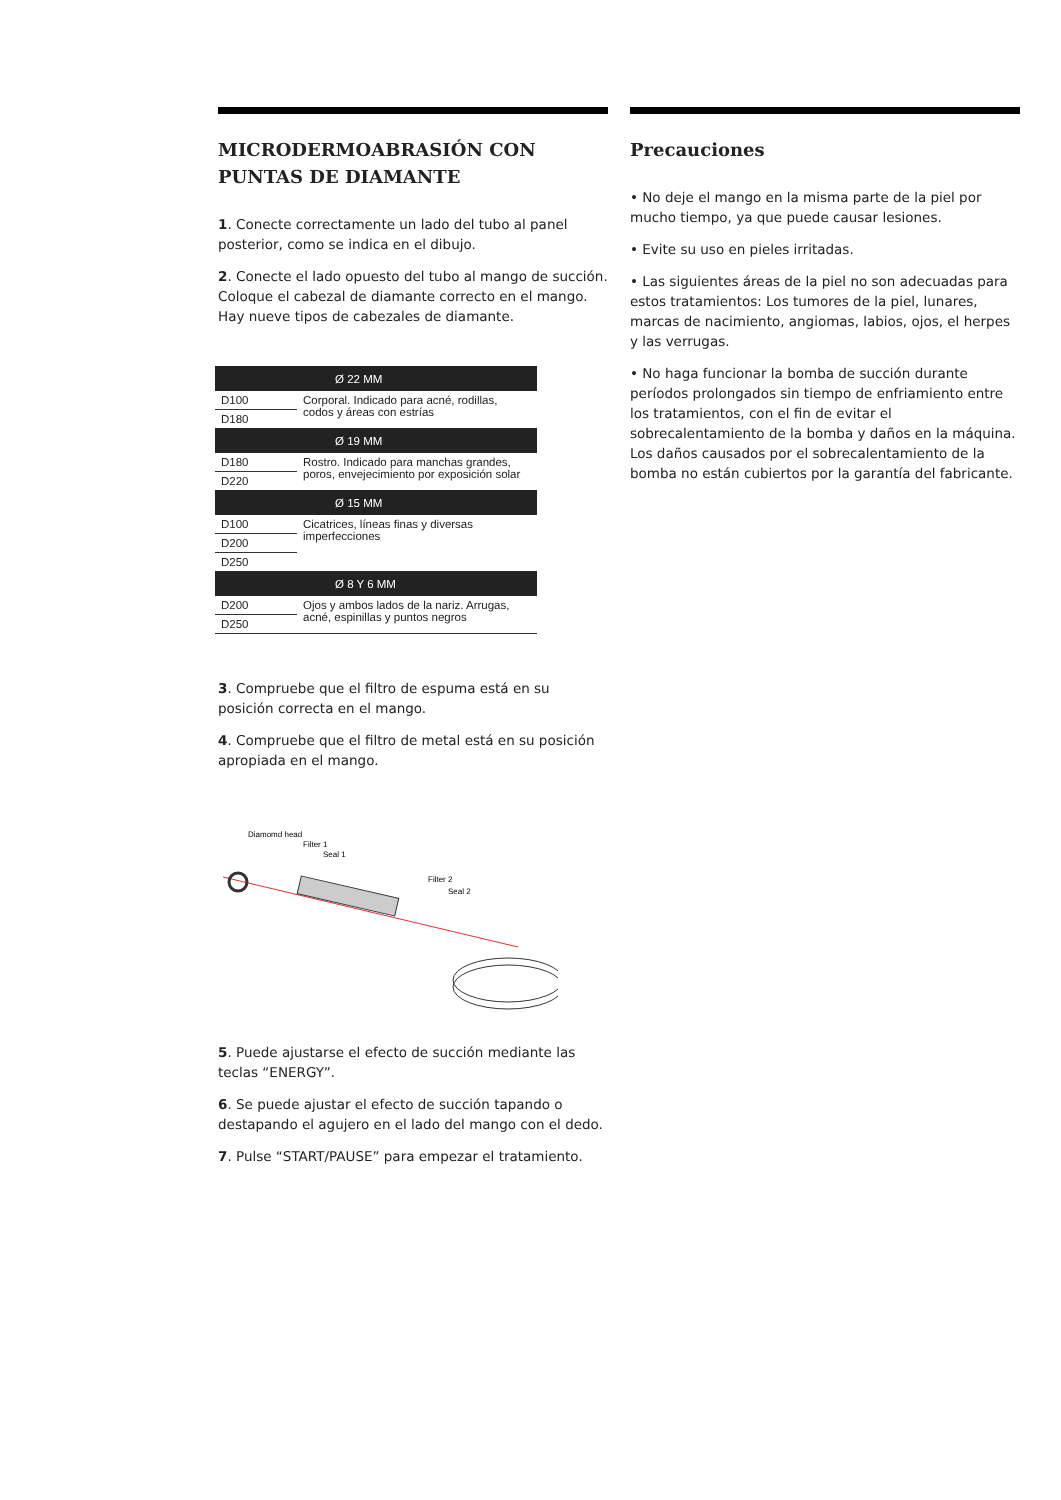MICRODERMOABRASIÓN CON PUNTAS DE DIAMANTE
1. Conecte correctamente un lado del tubo al panel posterior, como se indica en el dibujo.
2. Conecte el lado opuesto del tubo al mango de succión. Coloque el cabezal de diamante correcto en el mango. Hay nueve tipos de cabezales de diamante.
| Ø 22 MM | |
| --- | --- |
| D100 | Corporal. Indicado para acné, rodillas, codos y áreas con estrías |
| D180 | |
| Ø 19 MM | |
| D180 | Rostro. Indicado para manchas grandes, poros, envejecimiento por exposición solar |
| D220 | |
| Ø 15 MM | |
| D100 | Cicatrices, líneas finas y diversas imperfecciones |
| D200 | |
| D250 | |
| Ø 8 Y 6 MM | |
| D200 | Ojos y ambos lados de la nariz. Arrugas, acné, espinillas y puntos negros |
| D250 | |
3. Compruebe que el filtro de espuma está en su posición correcta en el mango.
4. Compruebe que el filtro de metal está en su posición apropiada en el mango.
Diamomd head
Filter 1
Seal 1
Filter 2
Seal 2
5. Puede ajustarse el efecto de succión mediante las teclas “ENERGY”.
6. Se puede ajustar el efecto de succión tapando o destapando el agujero en el lado del mango con el dedo.
7. Pulse “START/PAUSE” para empezar el tratamiento.
Precauciones
• No deje el mango en la misma parte de la piel por mucho tiempo, ya que puede causar lesiones.
• Evite su uso en pieles irritadas.
• Las siguientes áreas de la piel no son adecuadas para estos tratamientos: Los tumores de la piel, lunares, marcas de nacimiento, angiomas, labios, ojos, el herpes y las verrugas.
• No haga funcionar la bomba de succión durante períodos prolongados sin tiempo de enfriamiento entre los tratamientos, con el fin de evitar el sobrecalentamiento de la bomba y daños en la máquina. Los daños causados por el sobrecalentamiento de la bomba no están cubiertos por la garantía del fabricante.